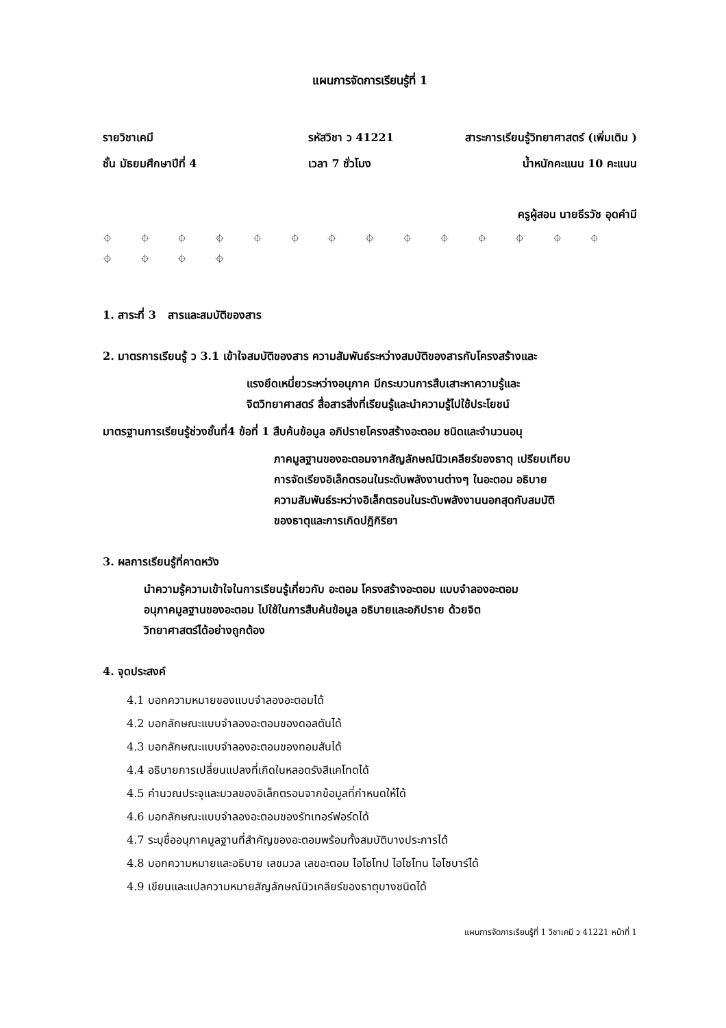แผนการจัดการเรียนรู้ที่ 1
รายวิชาเคมี รหัสวิชา ว 41221 สาระการเรียนรู้วิทยาศาสตร์ (เพิ่มเติม )
ชั้น มัธยมศึกษาปีที่ 4 เวลา 7 ชั่วโมง น้ำหนักคะแนน 10 คะแนน
ครูผู้สอน นายธีรวัช อุดคำมี
⌖ ⌖ ⌖ ⌖ ⌖ ⌖ ⌖ ⌖ ⌖ ⌖ ⌖ ⌖ ⌖ ⌖ ⌖ ⌖ ⌖ ⌖
1. สาระที่ 3 สารและสมบัติของสาร
2. มาตรการเรียนรู้ ว 3.1 เข้าใจสมบัติของสาร ความสัมพันธ์ระหว่างสมบัติของสารกับโครงสร้างและ
แรงยึดเหนี่ยวระหว่างอนุภาค มีกระบวนการสืบเสาะหาความรู้และ
จิตวิทยาศาสตร์ สื่อสารสิ่งที่เรียนรู้และนำความรู้ไปใช้ประโยชน์
มาตรฐานการเรียนรู้ช่วงชั้นที่4 ข้อที่ 1 สืบค้นข้อมูล อภิปรายโครงสร้างอะตอม ชนิดและจำนวนอนุ
ภาคมูลฐานของอะตอมจากสัญลักษณ์นิวเคลียร์ของธาตุ เปรียบเทียบ
การจัดเรียงอิเล็กตรอนในระดับพลังงานต่างๆ ในอะตอม อธิบาย
ความสัมพันธ์ระหว่างอิเล็กตรอนในระดับพลังงานนอกสุดกับสมบัติ
ของธาตุและการเกิดปฏิกิริยา
3. ผลการเรียนรู้ที่คาดหวัง
นำความรู้ความเข้าใจในการเรียนรู้เกี่ยวกับ อะตอม โครงสร้างอะตอม แบบจำลองอะตอม
อนุภาคมูลฐานของอะตอม ไปใช้ในการสืบค้นข้อมูล อธิบายและอภิปราย ด้วยจิต
วิทยาศาสตร์ได้อย่างถูกต้อง
4. จุดประสงค์
4.1 บอกความหมายของแบบจำลองอะตอมได้
4.2 บอกลักษณะแบบจำลองอะตอมของดอลตันได้
4.3 บอกลักษณะแบบจำลองอะตอมของทอมสันได้
4.4 อธิบายการเปลี่ยนแปลงที่เกิดในหลอดรังสีแคโทดได้
4.5 คำนวณประจุและมวลของอิเล็กตรอนจากข้อมูลที่กำหนดให้ได้
4.6 บอกลักษณะแบบจำลองอะตอมของรัทเทอร์ฟอร์ดได้
4.7 ระบุชื่ออนุภาคมูลฐานที่สำคัญของอะตอมพร้อมทั้งสมบัติบางประการได้
4.8 บอกความหมายและอธิบาย เลขมวล เลขอะตอม ไอโซโทป ไอโซโทน ไอโซบาร์ได้
4.9 เขียนและแปลความหมายสัญลักษณ์นิวเคลียร์ของธาตุบางชนิดได้
แผนการจัดการเรียนรู้ที่ 1 วิชาเคมี ว 41221 หน้าที่ 1